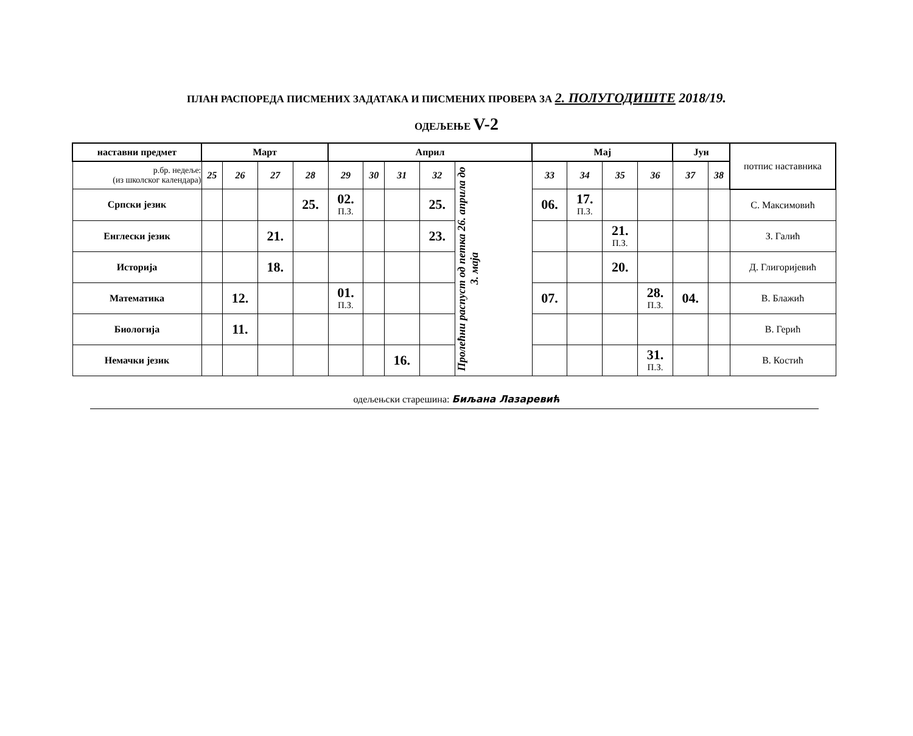ПЛАН РАСПОРЕДА ПИСМЕНИХ ЗАДАТАКА И ПИСМЕНИХ ПРОВЕРА ЗА 2. ПОЛУГОДИШТЕ 2018/19.
ОДЕЉЕЊЕ V-2
| наставни предмет | Март | | | | Април | | | | | Мај | | | | Јун | | потпис наставника |
| р.бр. недеље: (из школског календара) | 25 | 26 | 27 | 28 | 29 | 30 | 31 | 32 | Пролећни распуст од петка 26. априла до 3. маја | 33 | 34 | 35 | 36 | 37 | 38 | |
| Српски језик | | | | 25. | 02. П.З. | | | 25. | | 06. | 17. П.З. | | | | | С. Максимовић |
| Енглески језик | | | 21. | | | | | 23. | | | | 21. П.З. | | | | З. Галић |
| Историја | | | 18. | | | | | | | | | 20. | | | | Д. Глигоријевић |
| Математика | | 12. | | | 01. П.З. | | | | | 07. | | | 28. П.З. | 04. | | В. Блажић |
| Биологија | | 11. | | | | | | | | | | | | | | В. Герић |
| Немачки језик | | | | | | | 16. | | | | | | 31. П.З. | | | В. Костић |
одељењски старешина: Биљана Лазаревић